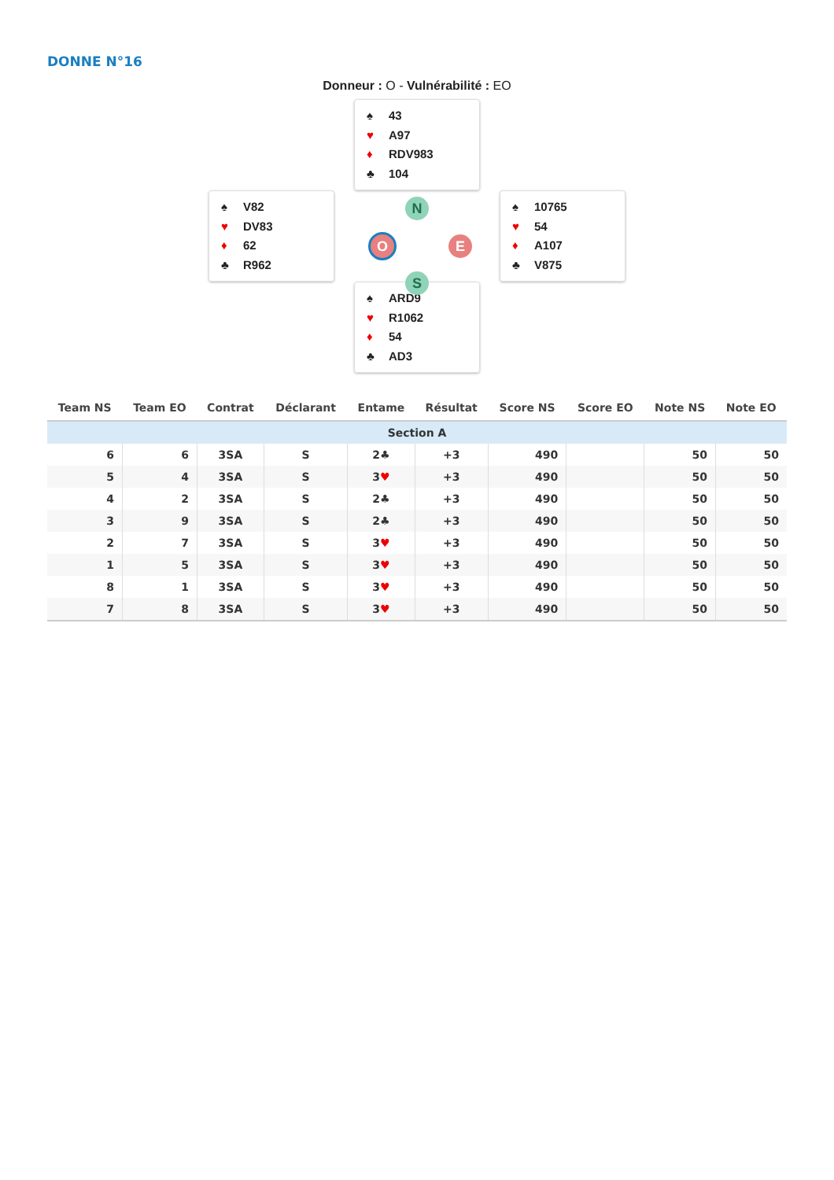DONNE N°16
Donneur : O - Vulnérabilité : EO
♠ 43
♥ A97
♦ RDV983
♣ 104
♠ V82
♥ DV83
♦ 62
♣ R962
N
O E
S
♠ 10765
♥ 54
♦ A107
♣ V875
♠ ARD9
♥ R1062
♦ 54
♣ AD3
| Team NS | Team EO | Contrat | Déclarant | Entame | Résultat | Score NS | Score EO | Note NS | Note EO |
| --- | --- | --- | --- | --- | --- | --- | --- | --- | --- |
| Section A | | | | | | | | | |
| 6 | 6 | 3SA | S | 2♣ | +3 | 490 | | 50 | 50 |
| 5 | 4 | 3SA | S | 3 ♥ | +3 | 490 | | 50 | 50 |
| 4 | 2 | 3SA | S | 2♣ | +3 | 490 | | 50 | 50 |
| 3 | 9 | 3SA | S | 2♣ | +3 | 490 | | 50 | 50 |
| 2 | 7 | 3SA | S | 3 ♥ | +3 | 490 | | 50 | 50 |
| 1 | 5 | 3SA | S | 3 ♥ | +3 | 490 | | 50 | 50 |
| 8 | 1 | 3SA | S | 3 ♥ | +3 | 490 | | 50 | 50 |
| 7 | 8 | 3SA | S | 3 ♥ | +3 | 490 | | 50 | 50 |